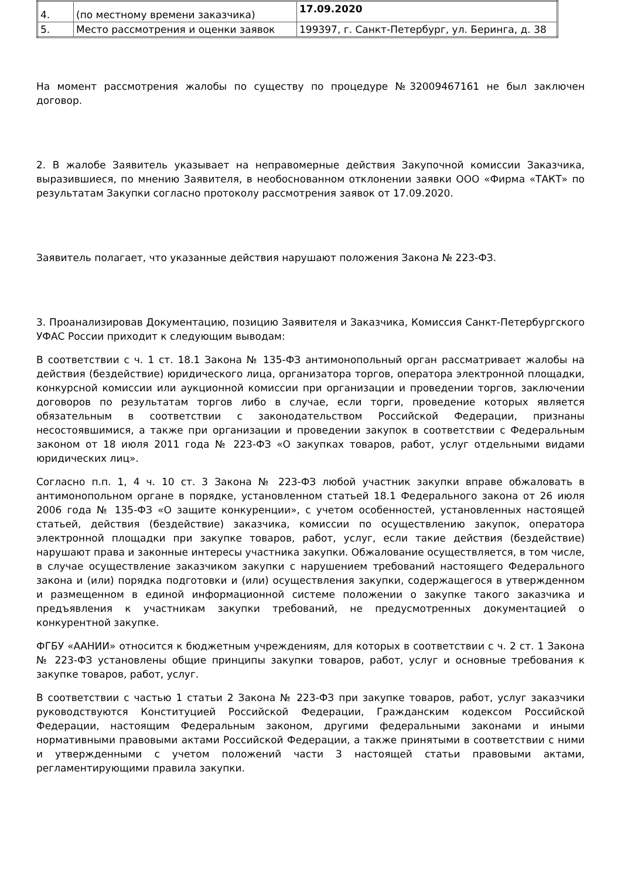| 4. | (по местному времени заказчика) | 17.09.2020 |
| 5. | Место рассмотрения и оценки заявок | 199397, г. Санкт-Петербург, ул. Беринга, д. 38 |
На момент рассмотрения жалобы по существу по процедуре №32009467161 не был заключен договор.
2. В жалобе Заявитель указывает на неправомерные действия Закупочной комиссии Заказчика, выразившиеся, по мнению Заявителя, в необоснованном отклонении заявки ООО «Фирма «ТАКТ» по результатам Закупки согласно протоколу рассмотрения заявок от 17.09.2020.
Заявитель полагает, что указанные действия нарушают положения Закона № 223-ФЗ.
3. Проанализировав Документацию, позицию Заявителя и Заказчика, Комиссия Санкт-Петербургского УФАС России приходит к следующим выводам:
В соответствии с ч. 1 ст. 18.1 Закона № 135-ФЗ антимонопольный орган рассматривает жалобы на действия (бездействие) юридического лица, организатора торгов, оператора электронной площадки, конкурсной комиссии или аукционной комиссии при организации и проведении торгов, заключении договоров по результатам торгов либо в случае, если торги, проведение которых является обязательным в соответствии с законодательством Российской Федерации, признаны несостоявшимися, а также при организации и проведении закупок в соответствии с Федеральным законом от 18 июля 2011 года № 223-ФЗ «О закупках товаров, работ, услуг отдельными видами юридических лиц».
Согласно п.п. 1, 4 ч. 10 ст. 3 Закона № 223-ФЗ любой участник закупки вправе обжаловать в антимонопольном органе в порядке, установленном статьей 18.1 Федерального закона от 26 июля 2006 года № 135-ФЗ «О защите конкуренции», с учетом особенностей, установленных настоящей статьей, действия (бездействие) заказчика, комиссии по осуществлению закупок, оператора электронной площадки при закупке товаров, работ, услуг, если такие действия (бездействие) нарушают права и законные интересы участника закупки. Обжалование осуществляется, в том числе, в случае осуществление заказчиком закупки с нарушением требований настоящего Федерального закона и (или) порядка подготовки и (или) осуществления закупки, содержащегося в утвержденном и размещенном в единой информационной системе положении о закупке такого заказчика и предъявления к участникам закупки требований, не предусмотренных документацией о конкурентной закупке.
ФГБУ «ААНИИ» относится к бюджетным учреждениям, для которых в соответствии с ч. 2 ст. 1 Закона № 223-ФЗ установлены общие принципы закупки товаров, работ, услуг и основные требования к закупке товаров, работ, услуг.
В соответствии с частью 1 статьи 2 Закона № 223-ФЗ при закупке товаров, работ, услуг заказчики руководствуются Конституцией Российской Федерации, Гражданским кодексом Российской Федерации, настоящим Федеральным законом, другими федеральными законами и иными нормативными правовыми актами Российской Федерации, а также принятыми в соответствии с ними и утвержденными с учетом положений части 3 настоящей статьи правовыми актами, регламентирующими правила закупки.